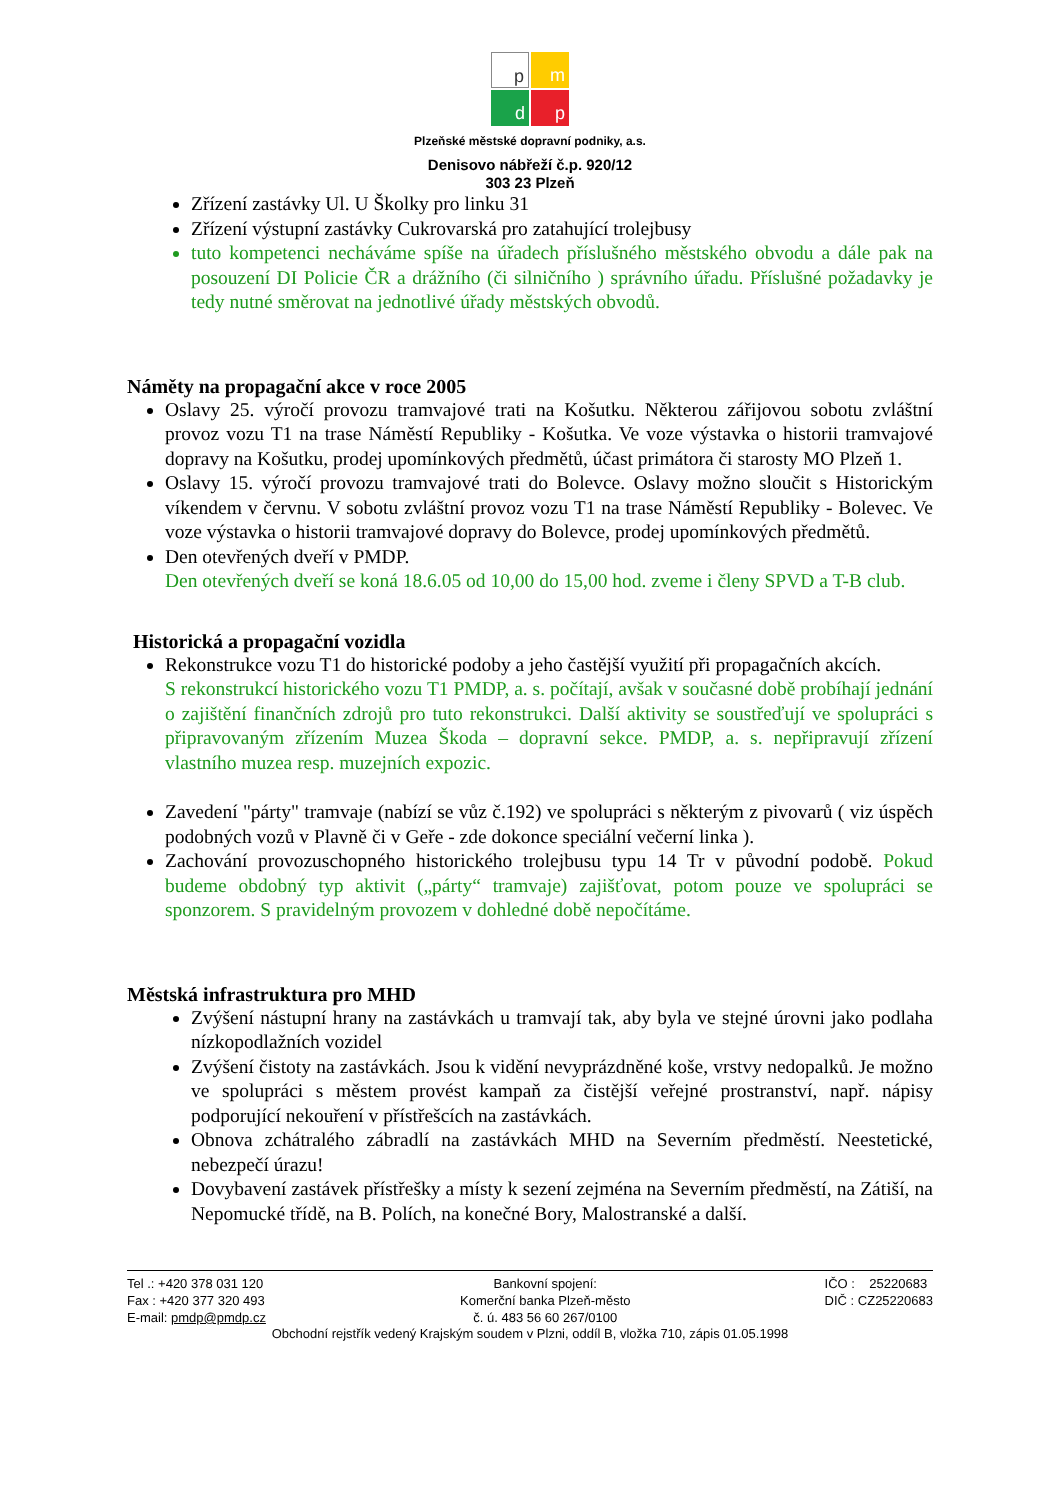p
m
d
p
Plzeňské městské dopravní podniky, a.s.
Denisovo nábřeží č.p. 920/12
303 23 Plzeň
Zřízení zastávky Ul. U Školky pro linku 31
Zřízení výstupní zastávky Cukrovarská pro zatahující trolejbusy
tuto kompetenci necháváme spíše na úřadech příslušného městského obvodu a dále pak na posouzení DI Policie ČR a drážního (či silničního ) správního úřadu. Příslušné požadavky je tedy nutné směrovat na jednotlivé úřady městských obvodů.
Náměty na propagační akce v roce 2005
Oslavy 25. výročí provozu tramvajové trati na Košutku. Některou zářijovou sobotu zvláštní provoz vozu T1 na trase Náměstí Republiky - Košutka. Ve voze výstavka o historii tramvajové dopravy na Košutku, prodej upomínkových předmětů, účast primátora či starosty MO Plzeň 1.
Oslavy 15. výročí provozu tramvajové trati do Bolevce. Oslavy možno sloučit s Historickým víkendem v červnu. V sobotu zvláštní provoz vozu T1 na trase Náměstí Republiky - Bolevec. Ve voze výstavka o historii tramvajové dopravy do Bolevce, prodej upomínkových předmětů.
Den otevřených dveří v PMDP.
Den otevřených dveří se koná 18.6.05 od 10,00 do 15,00 hod. zveme i členy SPVD a T-B club.
Historická a propagační vozidla
Rekonstrukce vozu T1 do historické podoby a jeho častější využití při propagačních akcích.
S rekonstrukcí historického vozu T1 PMDP, a. s. počítají, avšak v současné době probíhají jednání o zajištění finančních zdrojů pro tuto rekonstrukci. Další aktivity se soustřeďují ve spolupráci s připravovaným zřízením Muzea Škoda – dopravní sekce. PMDP, a. s. nepřipravují zřízení vlastního muzea resp. muzejních expozic.
Zavedení "párty" tramvaje (nabízí se vůz č.192) ve spolupráci s některým z pivovarů ( viz úspěch podobných vozů v Plavně či v Geře - zde dokonce speciální večerní linka ).
Zachování provozuschopného historického trolejbusu typu 14 Tr v původní podobě. Pokud budeme obdobný typ aktivit („párty“ tramvaje) zajišťovat, potom pouze ve spolupráci se sponzorem. S pravidelným provozem v dohledné době nepočítáme.
Městská infrastruktura pro MHD
Zvýšení nástupní hrany na zastávkách u tramvají tak, aby byla ve stejné úrovni jako podlaha nízkopodlažních vozidel
Zvýšení čistoty na zastávkách. Jsou k vidění nevyprázdněné koše, vrstvy nedopalků. Je možno ve spolupráci s městem provést kampaň za čistější veřejné prostranství, např. nápisy podporující nekouření v přístřešcích na zastávkách.
Obnova zchátralého zábradlí na zastávkách MHD na Severním předměstí. Neestetické, nebezpečí úrazu!
Dovybavení zastávek přístřešky a místy k sezení zejména na Severním předměstí, na Zátiší, na Nepomucké třídě, na B. Polích, na konečné Bory, Malostranské a další.
Tel .: +420 378 031 120
Fax : +420 377 320 493
E-mail: pmdp@pmdp.cz
Bankovní spojení:
Komerční banka Plzeň-město
č. ú. 483 56 60 267/0100
IČO : 25220683
DIČ : CZ25220683
Obchodní rejstřík vedený Krajským soudem v Plzni, oddíl B, vložka 710, zápis 01.05.1998